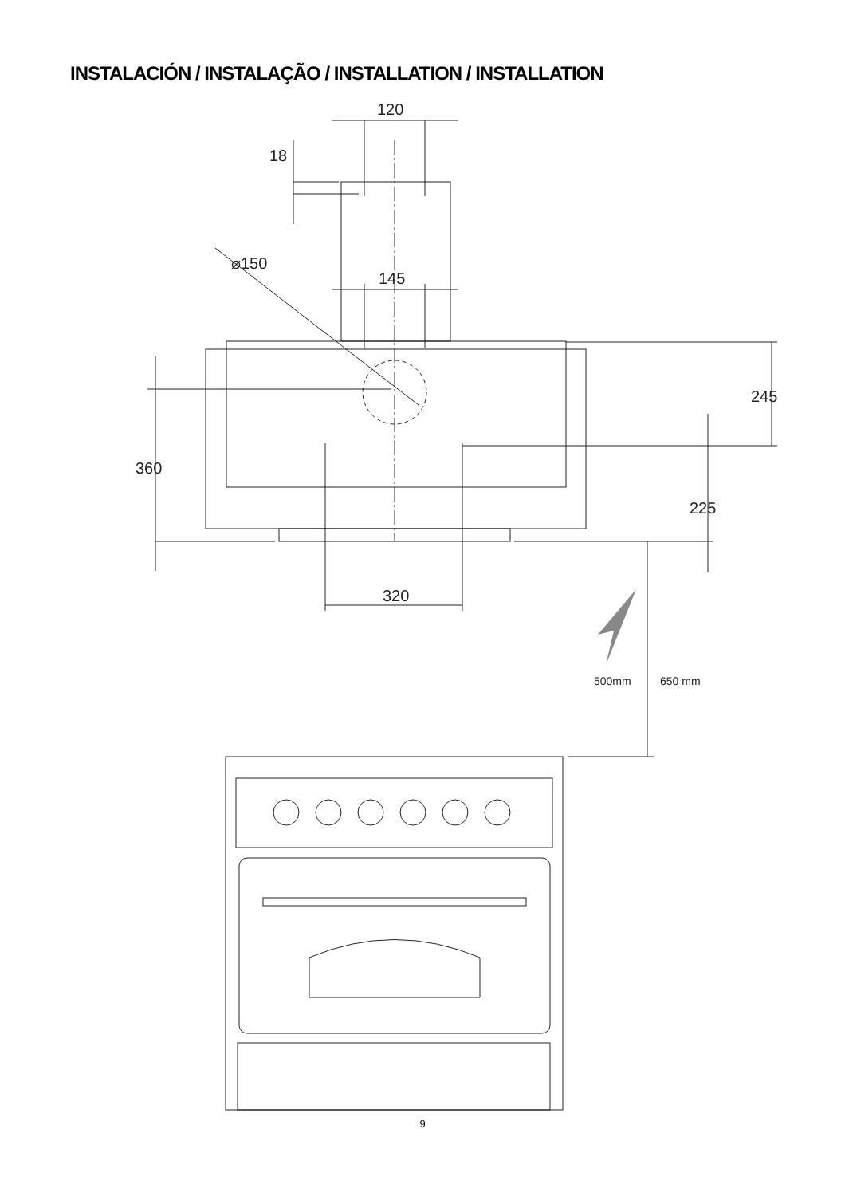INSTALACIÓN / INSTALAÇÃO / INSTALLATION / INSTALLATION
120
18
⌀150
145
360
245
225
320
500mm 650 mm
9